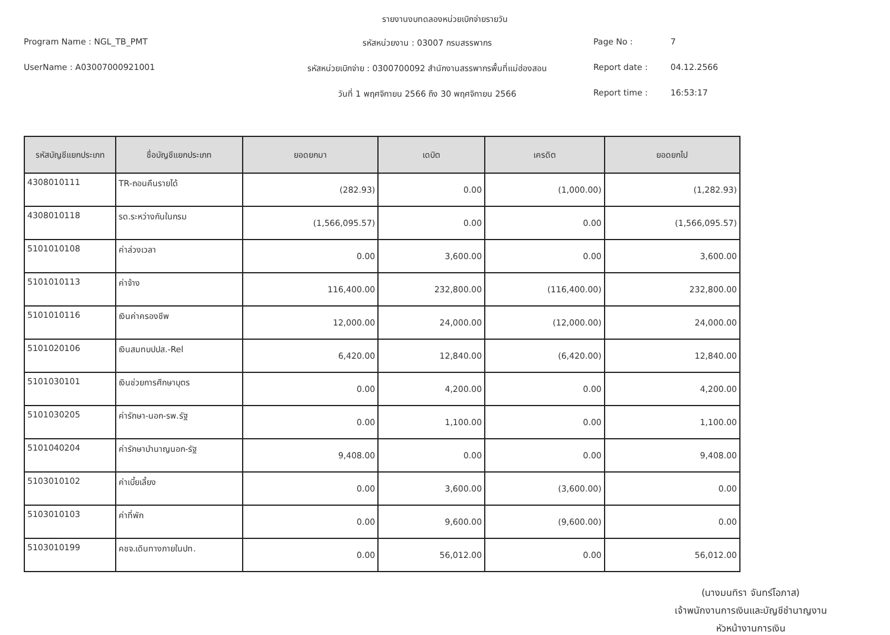รายงานงบทดลองหน่วยเบิกจ่ายรายวัน
Program Name : NGL_TB_PMT
รหัสหน่วยงาน : 03007 กรมสรรพากร
Page No :
7
UserName : A03007000921001
รหัสหน่วยเบิกจ่าย : 0300700092 สำนักงานสรรพากรพื้นที่แม่ฮ่องสอน
Report date :
04.12.2566
วันที่ 1 พฤศจิกายน 2566 ถึง 30 พฤศจิกายน 2566
Report time :
16:53:17
| รหัสบัญชีแยกประเภท | ชื่อบัญชีแยกประเภท | ยอดยกมา | เดบิต | เครดิต | ยอดยกไป |
| --- | --- | --- | --- | --- | --- |
| 4308010111 | TR-ถอนคืนรายได้ | (282.93) | 0.00 | (1,000.00) | (1,282.93) |
| 4308010118 | รด.ระหว่างกันในกรม | (1,566,095.57) | 0.00 | 0.00 | (1,566,095.57) |
| 5101010108 | ค่าล่วงเวลา | 0.00 | 3,600.00 | 0.00 | 3,600.00 |
| 5101010113 | ค่าจ้าง | 116,400.00 | 232,800.00 | (116,400.00) | 232,800.00 |
| 5101010116 | เงินค่าครองชีพ | 12,000.00 | 24,000.00 | (12,000.00) | 24,000.00 |
| 5101020106 | เงินสมทบปปส.-Rel | 6,420.00 | 12,840.00 | (6,420.00) | 12,840.00 |
| 5101030101 | เงินช่วยการศึกษาบุตร | 0.00 | 4,200.00 | 0.00 | 4,200.00 |
| 5101030205 | ค่ารักษา-นอก-รพ.รัฐ | 0.00 | 1,100.00 | 0.00 | 1,100.00 |
| 5101040204 | ค่ารักษาบำนาญนอก-รัฐ | 9,408.00 | 0.00 | 0.00 | 9,408.00 |
| 5103010102 | ค่าเบี้ยเลี้ยง | 0.00 | 3,600.00 | (3,600.00) | 0.00 |
| 5103010103 | ค่าที่พัก | 0.00 | 9,600.00 | (9,600.00) | 0.00 |
| 5103010199 | คชจ.เดินทางภายในปท. | 0.00 | 56,012.00 | 0.00 | 56,012.00 |
(นางมนทิรา จันทร์โอภาส)
เจ้าพนักงานการเงินและบัญชีชำนาญงาน
หัวหน้างานการเงิน